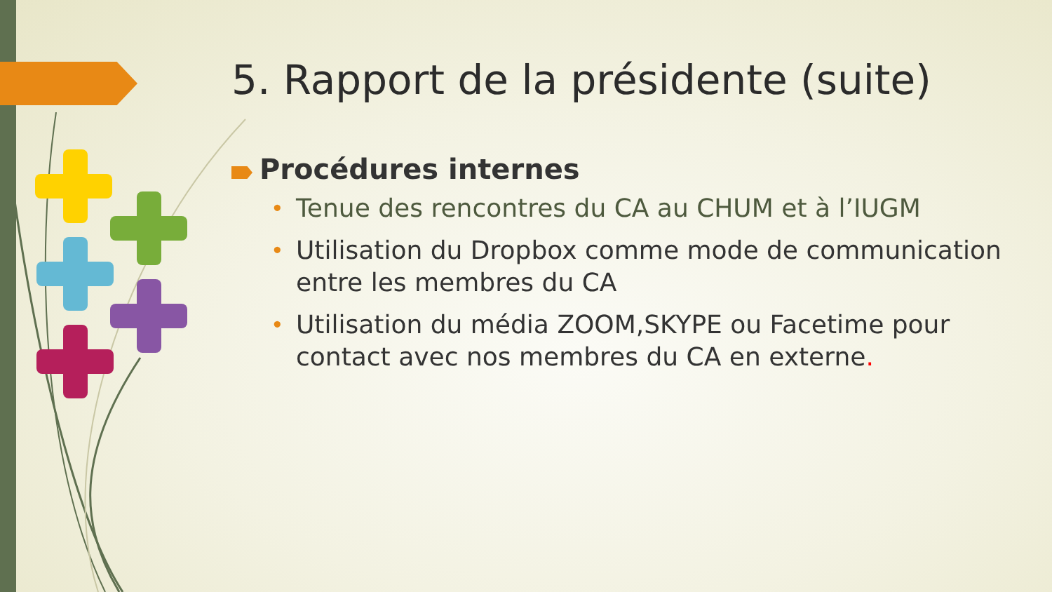5. Rapport de la présidente (suite)
Procédures internes
• Tenue des rencontres du CA au CHUM et à l’IUGM
• Utilisation du Dropbox comme mode de communication entre les membres du CA
• Utilisation du média ZOOM,SKYPE ou Facetime pour contact avec nos membres du CA en externe.